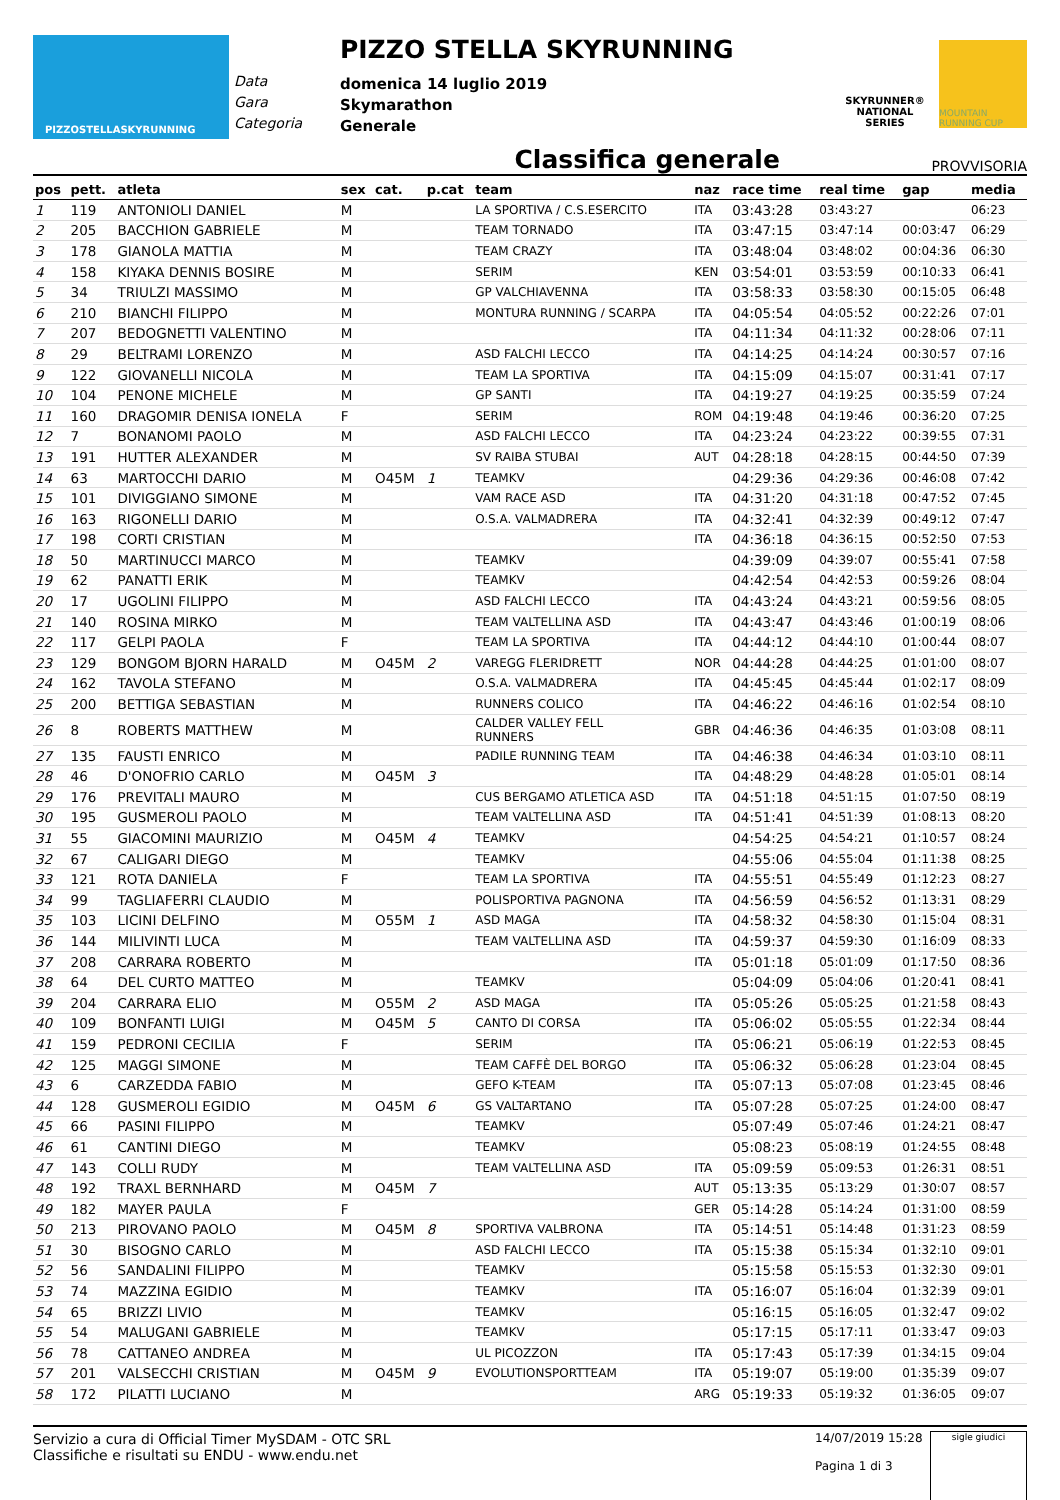PIZZOSTELLASKYRUNNING
Data
Gara
Categoria
PIZZO STELLA SKYRUNNING
domenica 14 luglio 2019
Skymarathon
Generale
SKYRUNNER®
NATIONAL SERIES
MOUNTAIN RUNNING CUP
Classifica generale
PROVVISORIA
| pos | pett. | atleta | sex | cat. | p.cat | team | naz | race time | real time | gap | media |
| --- | --- | --- | --- | --- | --- | --- | --- | --- | --- | --- | --- |
| 1 | 119 | ANTONIOLI DANIEL | M | | | LA SPORTIVA / C.S.ESERCITO | ITA | 03:43:28 | 03:43:27 | | 06:23 |
| 2 | 205 | BACCHION GABRIELE | M | | | TEAM TORNADO | ITA | 03:47:15 | 03:47:14 | 00:03:47 | 06:29 |
| 3 | 178 | GIANOLA MATTIA | M | | | TEAM CRAZY | ITA | 03:48:04 | 03:48:02 | 00:04:36 | 06:30 |
| 4 | 158 | KIYAKA DENNIS BOSIRE | M | | | SERIM | KEN | 03:54:01 | 03:53:59 | 00:10:33 | 06:41 |
| 5 | 34 | TRIULZI MASSIMO | M | | | GP VALCHIAVENNA | ITA | 03:58:33 | 03:58:30 | 00:15:05 | 06:48 |
| 6 | 210 | BIANCHI FILIPPO | M | | | MONTURA RUNNING / SCARPA | ITA | 04:05:54 | 04:05:52 | 00:22:26 | 07:01 |
| 7 | 207 | BEDOGNETTI VALENTINO | M | | | | ITA | 04:11:34 | 04:11:32 | 00:28:06 | 07:11 |
| 8 | 29 | BELTRAMI LORENZO | M | | | ASD FALCHI LECCO | ITA | 04:14:25 | 04:14:24 | 00:30:57 | 07:16 |
| 9 | 122 | GIOVANELLI NICOLA | M | | | TEAM LA SPORTIVA | ITA | 04:15:09 | 04:15:07 | 00:31:41 | 07:17 |
| 10 | 104 | PENONE MICHELE | M | | | GP SANTI | ITA | 04:19:27 | 04:19:25 | 00:35:59 | 07:24 |
| 11 | 160 | DRAGOMIR DENISA IONELA | F | | | SERIM | ROM | 04:19:48 | 04:19:46 | 00:36:20 | 07:25 |
| 12 | 7 | BONANOMI PAOLO | M | | | ASD FALCHI LECCO | ITA | 04:23:24 | 04:23:22 | 00:39:55 | 07:31 |
| 13 | 191 | HUTTER ALEXANDER | M | | | SV RAIBA STUBAI | AUT | 04:28:18 | 04:28:15 | 00:44:50 | 07:39 |
| 14 | 63 | MARTOCCHI DARIO | M | O45M | 1 | TEAMKV | | 04:29:36 | 04:29:36 | 00:46:08 | 07:42 |
| 15 | 101 | DIVIGGIANO SIMONE | M | | | VAM RACE ASD | ITA | 04:31:20 | 04:31:18 | 00:47:52 | 07:45 |
| 16 | 163 | RIGONELLI DARIO | M | | | O.S.A. VALMADRERA | ITA | 04:32:41 | 04:32:39 | 00:49:12 | 07:47 |
| 17 | 198 | CORTI CRISTIAN | M | | | | ITA | 04:36:18 | 04:36:15 | 00:52:50 | 07:53 |
| 18 | 50 | MARTINUCCI MARCO | M | | | TEAMKV | | 04:39:09 | 04:39:07 | 00:55:41 | 07:58 |
| 19 | 62 | PANATTI ERIK | M | | | TEAMKV | | 04:42:54 | 04:42:53 | 00:59:26 | 08:04 |
| 20 | 17 | UGOLINI FILIPPO | M | | | ASD FALCHI LECCO | ITA | 04:43:24 | 04:43:21 | 00:59:56 | 08:05 |
| 21 | 140 | ROSINA MIRKO | M | | | TEAM VALTELLINA ASD | ITA | 04:43:47 | 04:43:46 | 01:00:19 | 08:06 |
| 22 | 117 | GELPI PAOLA | F | | | TEAM LA SPORTIVA | ITA | 04:44:12 | 04:44:10 | 01:00:44 | 08:07 |
| 23 | 129 | BONGOM BJORN HARALD | M | O45M | 2 | VAREGG FLERIDRETT | NOR | 04:44:28 | 04:44:25 | 01:01:00 | 08:07 |
| 24 | 162 | TAVOLA STEFANO | M | | | O.S.A. VALMADRERA | ITA | 04:45:45 | 04:45:44 | 01:02:17 | 08:09 |
| 25 | 200 | BETTIGA SEBASTIAN | M | | | RUNNERS COLICO | ITA | 04:46:22 | 04:46:16 | 01:02:54 | 08:10 |
| 26 | 8 | ROBERTS MATTHEW | M | | | CALDER VALLEY FELL RUNNERS | GBR | 04:46:36 | 04:46:35 | 01:03:08 | 08:11 |
| 27 | 135 | FAUSTI ENRICO | M | | | PADILE RUNNING TEAM | ITA | 04:46:38 | 04:46:34 | 01:03:10 | 08:11 |
| 28 | 46 | D'ONOFRIO CARLO | M | O45M | 3 | | ITA | 04:48:29 | 04:48:28 | 01:05:01 | 08:14 |
| 29 | 176 | PREVITALI MAURO | M | | | CUS BERGAMO ATLETICA ASD | ITA | 04:51:18 | 04:51:15 | 01:07:50 | 08:19 |
| 30 | 195 | GUSMEROLI PAOLO | M | | | TEAM VALTELLINA ASD | ITA | 04:51:41 | 04:51:39 | 01:08:13 | 08:20 |
| 31 | 55 | GIACOMINI MAURIZIO | M | O45M | 4 | TEAMKV | | 04:54:25 | 04:54:21 | 01:10:57 | 08:24 |
| 32 | 67 | CALIGARI DIEGO | M | | | TEAMKV | | 04:55:06 | 04:55:04 | 01:11:38 | 08:25 |
| 33 | 121 | ROTA DANIELA | F | | | TEAM LA SPORTIVA | ITA | 04:55:51 | 04:55:49 | 01:12:23 | 08:27 |
| 34 | 99 | TAGLIAFERRI CLAUDIO | M | | | POLISPORTIVA PAGNONA | ITA | 04:56:59 | 04:56:52 | 01:13:31 | 08:29 |
| 35 | 103 | LICINI DELFINO | M | O55M | 1 | ASD MAGA | ITA | 04:58:32 | 04:58:30 | 01:15:04 | 08:31 |
| 36 | 144 | MILIVINTI LUCA | M | | | TEAM VALTELLINA ASD | ITA | 04:59:37 | 04:59:30 | 01:16:09 | 08:33 |
| 37 | 208 | CARRARA ROBERTO | M | | | | ITA | 05:01:18 | 05:01:09 | 01:17:50 | 08:36 |
| 38 | 64 | DEL CURTO MATTEO | M | | | TEAMKV | | 05:04:09 | 05:04:06 | 01:20:41 | 08:41 |
| 39 | 204 | CARRARA ELIO | M | O55M | 2 | ASD MAGA | ITA | 05:05:26 | 05:05:25 | 01:21:58 | 08:43 |
| 40 | 109 | BONFANTI LUIGI | M | O45M | 5 | CANTO DI CORSA | ITA | 05:06:02 | 05:05:55 | 01:22:34 | 08:44 |
| 41 | 159 | PEDRONI CECILIA | F | | | SERIM | ITA | 05:06:21 | 05:06:19 | 01:22:53 | 08:45 |
| 42 | 125 | MAGGI SIMONE | M | | | TEAM CAFFÈ DEL BORGO | ITA | 05:06:32 | 05:06:28 | 01:23:04 | 08:45 |
| 43 | 6 | CARZEDDA FABIO | M | | | GEFO K-TEAM | ITA | 05:07:13 | 05:07:08 | 01:23:45 | 08:46 |
| 44 | 128 | GUSMEROLI EGIDIO | M | O45M | 6 | GS VALTARTANO | ITA | 05:07:28 | 05:07:25 | 01:24:00 | 08:47 |
| 45 | 66 | PASINI FILIPPO | M | | | TEAMKV | | 05:07:49 | 05:07:46 | 01:24:21 | 08:47 |
| 46 | 61 | CANTINI DIEGO | M | | | TEAMKV | | 05:08:23 | 05:08:19 | 01:24:55 | 08:48 |
| 47 | 143 | COLLI RUDY | M | | | TEAM VALTELLINA ASD | ITA | 05:09:59 | 05:09:53 | 01:26:31 | 08:51 |
| 48 | 192 | TRAXL BERNHARD | M | O45M | 7 | | AUT | 05:13:35 | 05:13:29 | 01:30:07 | 08:57 |
| 49 | 182 | MAYER PAULA | F | | | | GER | 05:14:28 | 05:14:24 | 01:31:00 | 08:59 |
| 50 | 213 | PIROVANO PAOLO | M | O45M | 8 | SPORTIVA VALBRONA | ITA | 05:14:51 | 05:14:48 | 01:31:23 | 08:59 |
| 51 | 30 | BISOGNO CARLO | M | | | ASD FALCHI LECCO | ITA | 05:15:38 | 05:15:34 | 01:32:10 | 09:01 |
| 52 | 56 | SANDALINI FILIPPO | M | | | TEAMKV | | 05:15:58 | 05:15:53 | 01:32:30 | 09:01 |
| 53 | 74 | MAZZINA EGIDIO | M | | | TEAMKV | ITA | 05:16:07 | 05:16:04 | 01:32:39 | 09:01 |
| 54 | 65 | BRIZZI LIVIO | M | | | TEAMKV | | 05:16:15 | 05:16:05 | 01:32:47 | 09:02 |
| 55 | 54 | MALUGANI GABRIELE | M | | | TEAMKV | | 05:17:15 | 05:17:11 | 01:33:47 | 09:03 |
| 56 | 78 | CATTANEO ANDREA | M | | | UL PICOZZON | ITA | 05:17:43 | 05:17:39 | 01:34:15 | 09:04 |
| 57 | 201 | VALSECCHI CRISTIAN | M | O45M | 9 | EVOLUTIONSPORTTEAM | ITA | 05:19:07 | 05:19:00 | 01:35:39 | 09:07 |
| 58 | 172 | PILATTI LUCIANO | M | | | | ARG | 05:19:33 | 05:19:32 | 01:36:05 | 09:07 |
Servizio a cura di Official Timer MySDAM - OTC SRL
Classifiche e risultati su ENDU - www.endu.net
14/07/2019 15:28
Pagina 1 di 3
sigle giudici